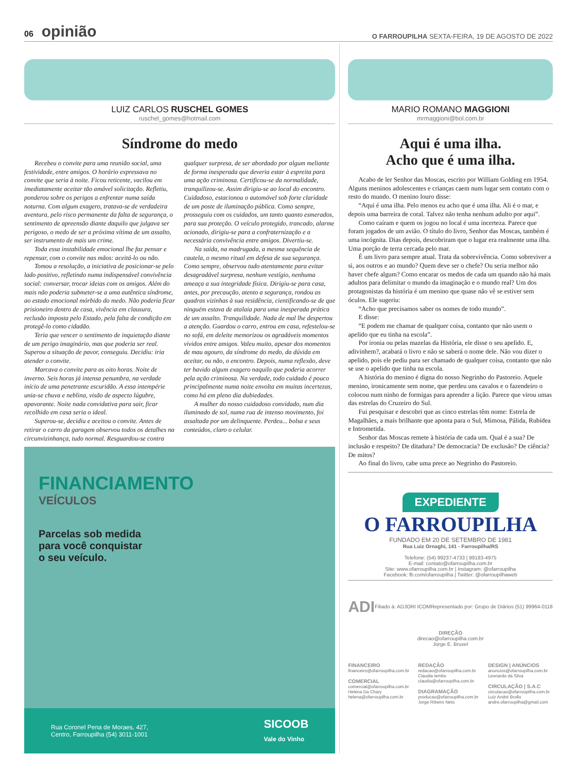06 opinião
O FARROUPILHA SEXTA-FEIRA, 19 DE AGOSTO DE 2022
LUIZ CARLOS RUSCHEL GOMES
ruschel_gomes@hotmail.com
Síndrome do medo
Recebeu o convite para uma reunião social, uma festividade, entre amigos. O horário expressava no convite que seria à noite. Ficou reticente, vacilou em imediatamente aceitar tão amável solicitação. Refletiu, ponderou sobre os perigos a enfrentar numa saída noturna. Com algum exagero, tratava-se de verdadeira aventura, pelo risco permanente da falta de segurança, o sentimento de apreensão diante daquilo que julgava ser perigoso, o medo de ser a próxima vítima de um assalto, ser instrumento de mais um crime.
Toda essa instabilidade emocional lhe faz pensar e repensar, com o convite nas mãos: aceitá-lo ou não.
Tomou a resolução, a iniciativa de posicionar-se pelo lado positivo, refletindo numa indispensável convivência social: conversar, trocar ideias com os amigos. Além do mais não poderia submeter-se a uma autêntica síndrome, ao estado emocional mórbido do medo. Não poderia ficar prisioneiro dentro de casa, vivência em clausura, reclusão imposta pelo Estado, pela falta de condição em protegê-lo como cidadão.
Teria que vencer o sentimento de inquietação diante de um perigo imaginário, mas que poderia ser real. Superou a situação de pavor, conseguiu. Decidiu: iria atender o convite.
Marcava o convite para as oito horas. Noite de inverno. Seis horas já intensa penumbra, na verdade início de uma penetrante escuridão. A essa intempérie unia-se chuva e neblina, visão de aspecto lúgubre, apavorante. Noite nada convidativa para sair, ficar recolhido em casa seria o ideal.
Superou-se, decidiu e aceitou o convite. Antes de retirar o carro da garagem observou todos os detalhes na circunvizinhança, tudo normal. Resguardou-se contra qualquer surpresa, de ser abordado por algum meliante de forma inesperada que deveria estar à espreita para uma ação criminosa. Certificou-se da normalidade, tranquilizou-se. Assim dirigiu-se ao local do encontro. Cuidadoso, estacionou o automóvel sob forte claridade de um poste de iluminação pública. Como sempre, prosseguiu com os cuidados, um tanto quanto esmerados, para sua proteção. O veículo protegido, trancado, alarme acionado, dirigiu-se para a confraternização e a necessária convivência entre amigos. Divertiu-se.
Na saída, na madrugada, a mesma sequência de cautela, o mesmo ritual em defesa de sua segurança. Como sempre, observou tudo atentamente para evitar desagradável surpresa, nenhum vestígio, nenhuma ameaça a sua integridade física. Dirigiu-se para casa, antes, por precaução, atento a segurança, rondou as quadras vizinhas à sua residência, cientificando-se de que ninguém estava de atalaia para uma inesperada prática de um assalto. Tranquilidade. Nada de mal lhe despertou a atenção. Guardou o carro, entrou em casa, refestelou-se no sofá, em deleite memorizou os agradáveis momentos vividos entre amigos. Valeu muito, apesar dos momentos de mau agouro, da síndrome do medo, da dúvida em aceitar, ou não, o encontro. Depois, numa reflexão, deve ter havido algum exagero naquilo que poderia acorrer pela ação criminosa. Na verdade, todo cuidado é pouco principalmente numa noite envolta em muitas incertezas, como há em pleno dia dubiedades.
A mulher do nosso cuidadoso convidado, num dia iluminado de sol, numa rua de intenso movimento, foi assaltada por um delinquente. Perdeu... bolsa e seus conteúdos, claro o celular.
FINANCIAMENTO
VEÍCULOS
Parcelas sob medida
para você conquistar
o seu veículo.
Rua Coronel Pena de Moraes, 427,
Centro, Farroupilha (54) 3011-1001 SICOOB
Vale do Vinho
MARIO ROMANO MAGGIONI
mrmaggioni@bol.com.br
Aqui é uma ilha.
Acho que é uma ilha.
Acabo de ler Senhor das Moscas, escrito por William Golding em 1954. Alguns meninos adolescentes e crianças caem num lugar sem contato com o resto do mundo. O menino louro disse:
“Aqui é uma ilha. Pelo menos eu acho que é uma ilha. Ali é o mar, e depois uma barreira de coral. Talvez não tenha nenhum adulto por aqui”.
Como caíram e quem os jogou no local é uma incerteza. Parece que foram jogados de um avião. O título do livro, Senhor das Moscas, também é uma incógnita. Dias depois, descobriram que o lugar era realmente uma ilha. Uma porção de terra cercada pelo mar.
É um livro para sempre atual. Trata da sobrevivência. Como sobreviver a si, aos outros e ao mundo? Quem deve ser o chefe? Ou seria melhor não haver chefe algum? Como encarar os medos de cada um quando não há mais adultos para delimitar o mundo da imaginação e o mundo real? Um dos protagonistas da história é um menino que quase não vê se estiver sem óculos. Ele sugeriu:
“Acho que precisamos saber os nomes de todo mundo”.
E disse:
“E podem me chamar de qualquer coisa, contanto que não usem o apelido que eu tinha na escola”.
Por ironia ou pelas mazelas da História, ele disse o seu apelido. E, adivinhem?, acabará o livro e não se saberá o nome dele. Não vou dizer o apelido, pois ele pediu para ser chamado de qualquer coisa, contanto que não se use o apelido que tinha na escola.
A história do menino é digna do nosso Negrinho do Pastoreio. Aquele menino, ironicamente sem nome, que perdeu uns cavalos e o fazendeiro o colocou num ninho de formigas para aprender a lição. Parece que virou umas das estrelas do Cruzeiro do Sul.
Fui pesquisar e descobri que as cinco estrelas têm nome: Estrela de Magalhães, a mais brilhante que aponta para o Sul, Mimosa, Pálida, Rubídea e Intrometida.
Senhor das Moscas remete à história de cada um. Qual é a sua? De inclusão e respeito? De ditadura? De democracia? De exclusão? De ciência? De mitos?
Ao final do livro, cabe uma prece ao Negrinho do Pastoreio.
EXPEDIENTE
O FARROUPILHA
FUNDADO EM 20 DE SETEMBRO DE 1981
Rua Luiz Ornaghi, 141 - Farroupilha/RS
Telefone: (54) 99237-4733 | 99183-4975
E-mail: contato@ofarroupilha.com.br
Site: www.ofarroupilha.com.br | Instagram: @ofarroupilha
Facebook: fb.com/ofarroupilha | Twitter: @ofarroupilhaweb
ADI Filiado à: ADJORI ICOM Representado por: Grupo de Diários (51) 99964-0118
DIREÇÃO
direcao@ofarroupilha.com.br
Jorge E. Bruxel
FINANCEIRO
financeiro@ofarroupilha.com.br
COMERCIAL
comercial@ofarroupilha.com.br
Helena Da Chary
helena@ofarroupilha.com.br
REDAÇÃO
redacao@ofarroupilha.com.br
Claudia Iembo
claudia@ofarroupilha.com.br
DIAGRAMAÇÃO
producao@ofarroupilha.com.br
Jorge Ribeiro Neto
DESIGN | ANÚNCIOS
anuncios@ofarroupilha.com.br
Leonardo da Silva
CIRCULAÇÃO | S.A.C
circulacao@ofarroupilha.com.br
Luiz André Brollo
andre.ofarroupilha@gmail.com